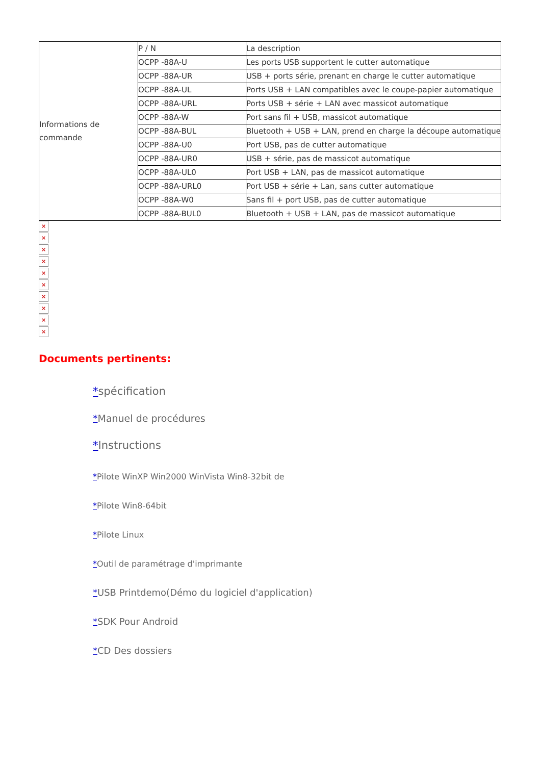| Informations de commande | P / N | La description |
| | OCPP -88A-U | Les ports USB supportent le cutter automatique |
| | OCPP -88A-UR | USB + ports série, prenant en charge le cutter automatique |
| | OCPP -88A-UL | Ports USB + LAN compatibles avec le coupe-papier automatique |
| | OCPP -88A-URL | Ports USB + série + LAN avec massicot automatique |
| | OCPP -88A-W | Port sans fil + USB, massicot automatique |
| | OCPP -88A-BUL | Bluetooth + USB + LAN, prend en charge la découpe automatique |
| | OCPP -88A-U0 | Port USB, pas de cutter automatique |
| | OCPP -88A-UR0 | USB + série, pas de massicot automatique |
| | OCPP -88A-UL0 | Port USB + LAN, pas de massicot automatique |
| | OCPP -88A-URL0 | Port USB + série + Lan, sans cutter automatique |
| | OCPP -88A-W0 | Sans fil + port USB, pas de cutter automatique |
| | OCPP -88A-BUL0 | Bluetooth + USB + LAN, pas de massicot automatique |
×
×
×
×
×
×
×
×
×
×
Documents pertinents:
*spécification
*Manuel de procédures
*Instructions
*Pilote WinXP Win2000 WinVista Win8-32bit de
*Pilote Win8-64bit
*Pilote Linux
*Outil de paramétrage d'imprimante
*USB Printdemo(Démo du logiciel d'application)
*SDK Pour Android
*CD Des dossiers